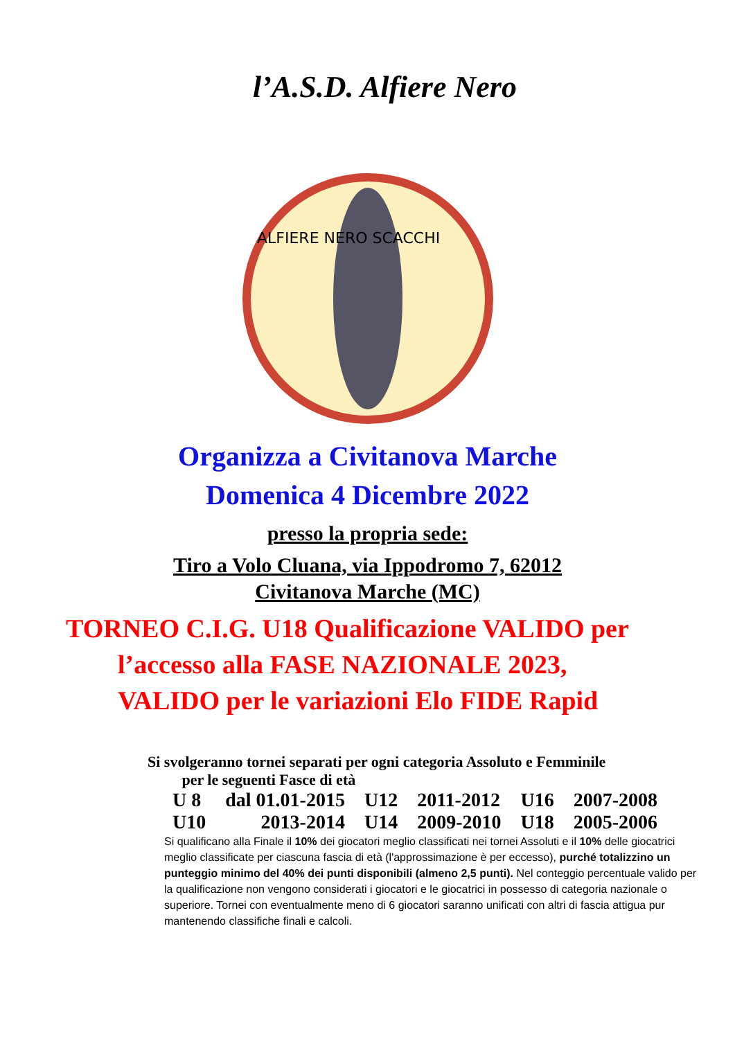l’A.S.D. Alfiere Nero
ALFIERE NERO SCACCHI
Organizza a Civitanova Marche
Domenica 4 Dicembre 2022
presso la propria sede:
Tiro a Volo Cluana, via Ippodromo 7, 62012
Civitanova Marche (MC)
TORNEO C.I.G. U18 Qualificazione VALIDO per
l’accesso alla FASE NAZIONALE 2023,
VALIDO per le variazioni Elo FIDE Rapid
Si svolgeranno tornei separati per ogni categoria Assoluto e Femminile
per le seguenti Fasce di età
| U 8 | dal 01.01-2015 | U12 | 2011-2012 | U16 | 2007-2008 |
| U10 | 2013-2014 | U14 | 2009-2010 | U18 | 2005-2006 |
Si qualificano alla Finale il 10% dei giocatori meglio classificati nei tornei Assoluti e il 10% delle giocatrici meglio classificate per ciascuna fascia di età (l'approssimazione è per eccesso), purché totalizzino un punteggio minimo del 40% dei punti disponibili (almeno 2,5 punti). Nel conteggio percentuale valido per la qualificazione non vengono considerati i giocatori e le giocatrici in possesso di categoria nazionale o superiore. Tornei con eventualmente meno di 6 giocatori saranno unificati con altri di fascia attigua pur mantenendo classifiche finali e calcoli.